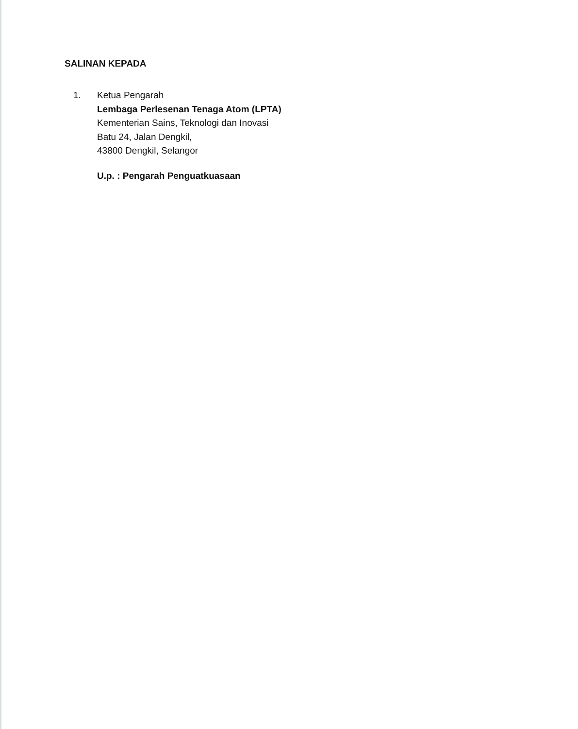SALINAN KEPADA
1. Ketua Pengarah
Lembaga Perlesenan Tenaga Atom (LPTA)
Kementerian Sains, Teknologi dan Inovasi
Batu 24, Jalan Dengkil,
43800 Dengkil, Selangor
U.p. : Pengarah Penguatkuasaan